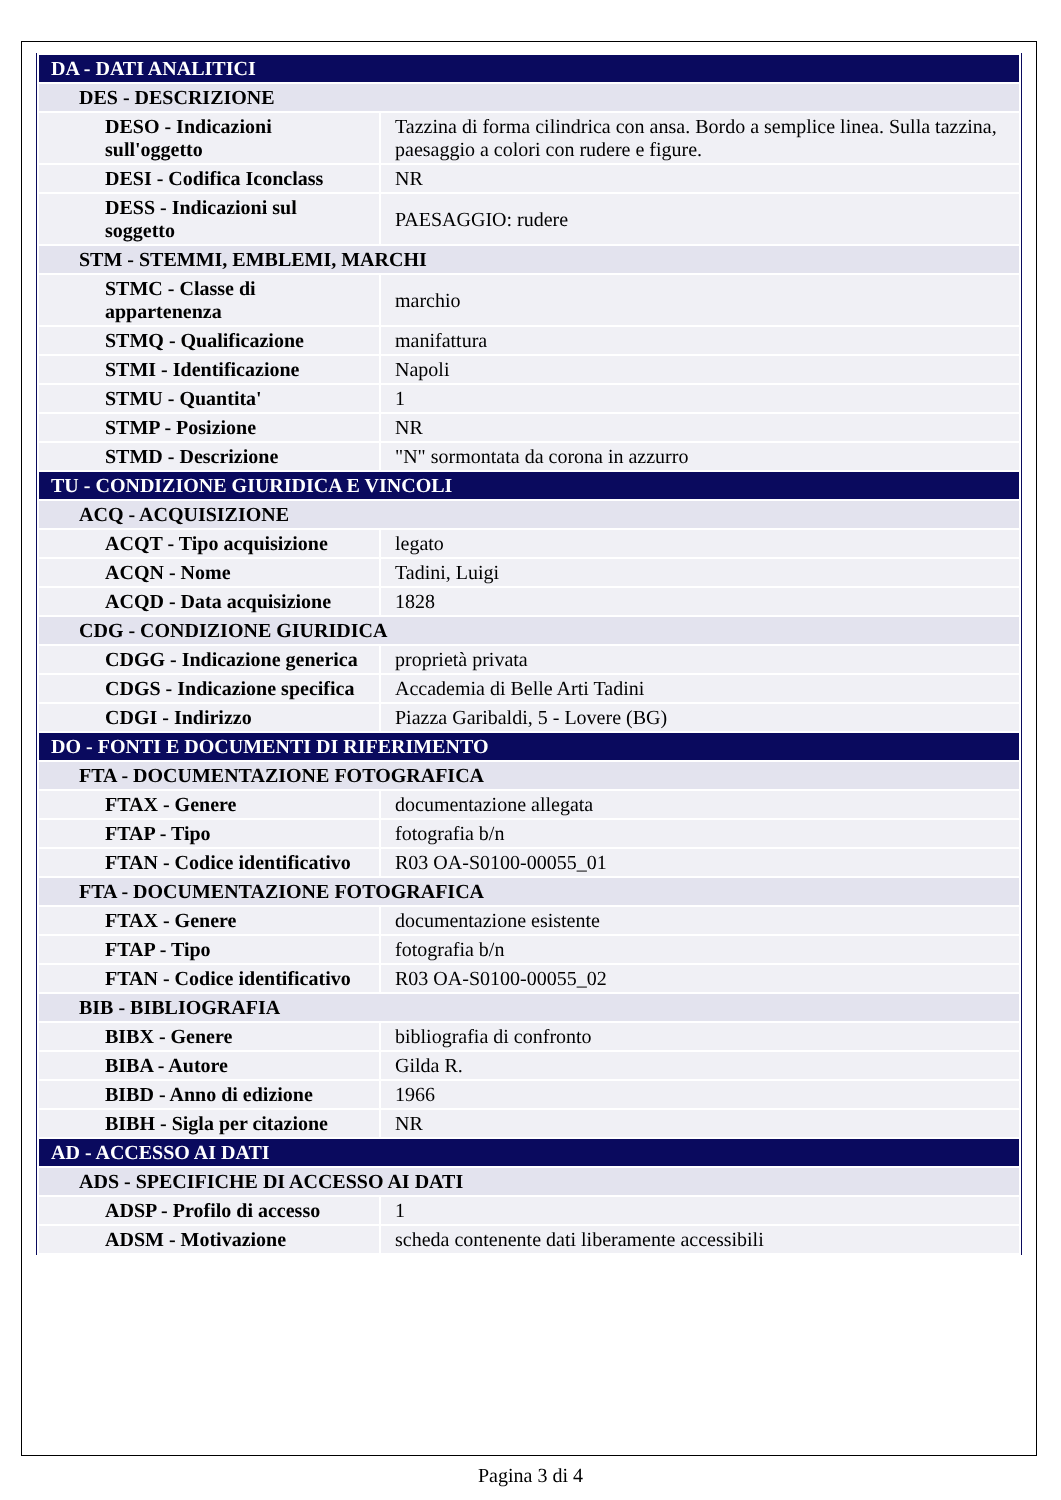| DA - DATI ANALITICI | |
| DES - DESCRIZIONE | |
| DESO - Indicazioni sull'oggetto | Tazzina di forma cilindrica con ansa. Bordo a semplice linea. Sulla tazzina, paesaggio a colori con rudere e figure. |
| DESI - Codifica Iconclass | NR |
| DESS - Indicazioni sul soggetto | PAESAGGIO: rudere |
| STM - STEMMI, EMBLEMI, MARCHI | |
| STMC - Classe di appartenenza | marchio |
| STMQ - Qualificazione | manifattura |
| STMI - Identificazione | Napoli |
| STMU - Quantita' | 1 |
| STMP - Posizione | NR |
| STMD - Descrizione | "N" sormontata da corona in azzurro |
| TU - CONDIZIONE GIURIDICA E VINCOLI | |
| ACQ - ACQUISIZIONE | |
| ACQT - Tipo acquisizione | legato |
| ACQN - Nome | Tadini, Luigi |
| ACQD - Data acquisizione | 1828 |
| CDG - CONDIZIONE GIURIDICA | |
| CDGG - Indicazione generica | proprietà privata |
| CDGS - Indicazione specifica | Accademia di Belle Arti Tadini |
| CDGI - Indirizzo | Piazza Garibaldi, 5 - Lovere (BG) |
| DO - FONTI E DOCUMENTI DI RIFERIMENTO | |
| FTA - DOCUMENTAZIONE FOTOGRAFICA | |
| FTAX - Genere | documentazione allegata |
| FTAP - Tipo | fotografia b/n |
| FTAN - Codice identificativo | R03 OA-S0100-00055_01 |
| FTA - DOCUMENTAZIONE FOTOGRAFICA | |
| FTAX - Genere | documentazione esistente |
| FTAP - Tipo | fotografia b/n |
| FTAN - Codice identificativo | R03 OA-S0100-00055_02 |
| BIB - BIBLIOGRAFIA | |
| BIBX - Genere | bibliografia di confronto |
| BIBA - Autore | Gilda R. |
| BIBD - Anno di edizione | 1966 |
| BIBH - Sigla per citazione | NR |
| AD - ACCESSO AI DATI | |
| ADS - SPECIFICHE DI ACCESSO AI DATI | |
| ADSP - Profilo di accesso | 1 |
| ADSM - Motivazione | scheda contenente dati liberamente accessibili |
Pagina 3 di 4